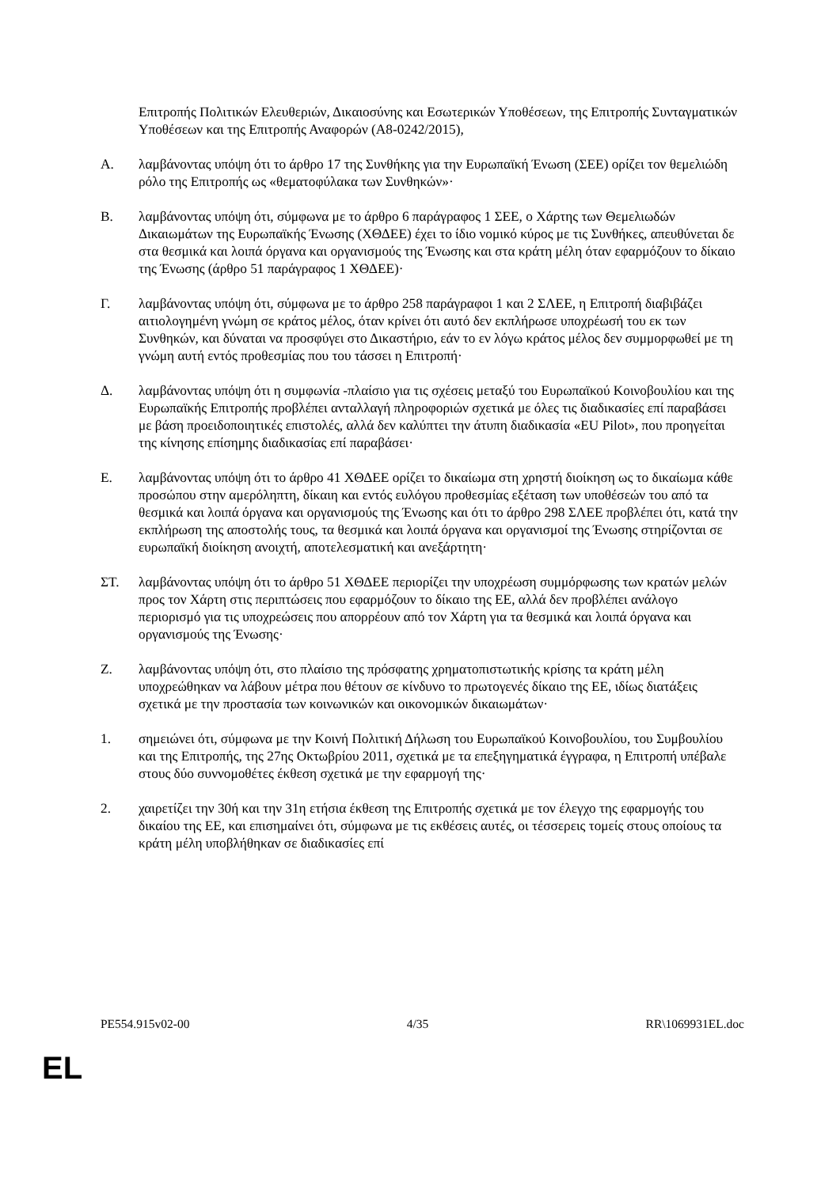Επιτροπής Πολιτικών Ελευθεριών, Δικαιοσύνης και Εσωτερικών Υποθέσεων, της Επιτροπής Συνταγματικών Υποθέσεων και της Επιτροπής Αναφορών (A8-0242/2015),
A. λαμβάνοντας υπόψη ότι το άρθρο 17 της Συνθήκης για την Ευρωπαϊκή Ένωση (ΣΕΕ) ορίζει τον θεμελιώδη ρόλο της Επιτροπής ως «θεματοφύλακα των Συνθηκών»·
B. λαμβάνοντας υπόψη ότι, σύμφωνα με το άρθρο 6 παράγραφος 1 ΣΕΕ, ο Χάρτης των Θεμελιωδών Δικαιωμάτων της Ευρωπαϊκής Ένωσης (ΧΘΔΕΕ) έχει το ίδιο νομικό κύρος με τις Συνθήκες, απευθύνεται δε στα θεσμικά και λοιπά όργανα και οργανισμούς της Ένωσης και στα κράτη μέλη όταν εφαρμόζουν το δίκαιο της Ένωσης (άρθρο 51 παράγραφος 1 ΧΘΔΕΕ)·
Γ. λαμβάνοντας υπόψη ότι, σύμφωνα με το άρθρο 258 παράγραφοι 1 και 2 ΣΛΕΕ, η Επιτροπή διαβιβάζει αιτιολογημένη γνώμη σε κράτος μέλος, όταν κρίνει ότι αυτό δεν εκπλήρωσε υποχρέωσή του εκ των Συνθηκών, και δύναται να προσφύγει στο Δικαστήριο, εάν το εν λόγω κράτος μέλος δεν συμμορφωθεί με τη γνώμη αυτή εντός προθεσμίας που του τάσσει η Επιτροπή·
Δ. λαμβάνοντας υπόψη ότι η συμφωνία -πλαίσιο για τις σχέσεις μεταξύ του Ευρωπαϊκού Κοινοβουλίου και της Ευρωπαϊκής Επιτροπής προβλέπει ανταλλαγή πληροφοριών σχετικά με όλες τις διαδικασίες επί παραβάσει με βάση προειδοποιητικές επιστολές, αλλά δεν καλύπτει την άτυπη διαδικασία «EU Pilot», που προηγείται της κίνησης επίσημης διαδικασίας επί παραβάσει·
E. λαμβάνοντας υπόψη ότι το άρθρο 41 ΧΘΔΕΕ ορίζει το δικαίωμα στη χρηστή διοίκηση ως το δικαίωμα κάθε προσώπου στην αμερόληπτη, δίκαιη και εντός ευλόγου προθεσμίας εξέταση των υποθέσεών του από τα θεσμικά και λοιπά όργανα και οργανισμούς της Ένωσης και ότι το άρθρο 298 ΣΛΕΕ προβλέπει ότι, κατά την εκπλήρωση της αποστολής τους, τα θεσμικά και λοιπά όργανα και οργανισμοί της Ένωσης στηρίζονται σε ευρωπαϊκή διοίκηση ανοιχτή, αποτελεσματική και ανεξάρτητη·
ΣΤ. λαμβάνοντας υπόψη ότι το άρθρο 51 ΧΘΔΕΕ περιορίζει την υποχρέωση συμμόρφωσης των κρατών μελών προς τον Χάρτη στις περιπτώσεις που εφαρμόζουν το δίκαιο της ΕΕ, αλλά δεν προβλέπει ανάλογο περιορισμό για τις υποχρεώσεις που απορρέουν από τον Χάρτη για τα θεσμικά και λοιπά όργανα και οργανισμούς της Ένωσης·
Z. λαμβάνοντας υπόψη ότι, στο πλαίσιο της πρόσφατης χρηματοπιστωτικής κρίσης τα κράτη μέλη υποχρεώθηκαν να λάβουν μέτρα που θέτουν σε κίνδυνο το πρωτογενές δίκαιο της ΕΕ, ιδίως διατάξεις σχετικά με την προστασία των κοινωνικών και οικονομικών δικαιωμάτων·
1. σημειώνει ότι, σύμφωνα με την Κοινή Πολιτική Δήλωση του Ευρωπαϊκού Κοινοβουλίου, του Συμβουλίου και της Επιτροπής, της 27ης Οκτωβρίου 2011, σχετικά με τα επεξηγηματικά έγγραφα, η Επιτροπή υπέβαλε στους δύο συννομοθέτες έκθεση σχετικά με την εφαρμογή της·
2. χαιρετίζει την 30ή και την 31η ετήσια έκθεση της Επιτροπής σχετικά με τον έλεγχο της εφαρμογής του δικαίου της ΕΕ, και επισημαίνει ότι, σύμφωνα με τις εκθέσεις αυτές, οι τέσσερεις τομείς στους οποίους τα κράτη μέλη υποβλήθηκαν σε διαδικασίες επί
PE554.915v02-00 4/35 RR\1069931EL.doc
EL